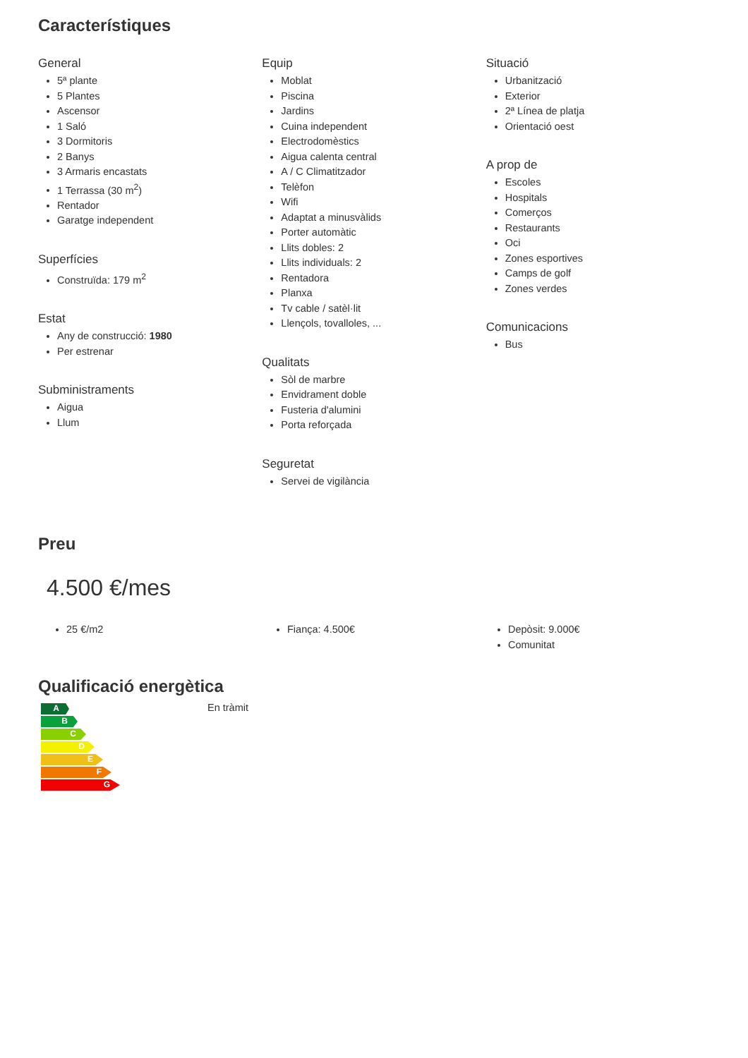Característiques
General
5ª plante
5 Plantes
Ascensor
1 Saló
3 Dormitoris
2 Banys
3 Armaris encastats
1 Terrassa (30 m<sup>2</sup>)
Rentador
Garatge independent
Superfícies
Construïda: 179 m<sup>2</sup>
Estat
Any de construcció: 1980
Per estrenar
Subministraments
Aigua
Llum
Equip
Moblat
Piscina
Jardins
Cuina independent
Electrodomèstics
Aigua calenta central
A / C Climatitzador
Telèfon
Wifi
Adaptat a minusvàlids
Porter automàtic
Llits dobles: 2
Llits individuals: 2
Rentadora
Planxa
Tv cable / satèl·lit
Llençols, tovalloles, ...
Qualitats
Sòl de marbre
Envidrament doble
Fusteria d'alumini
Porta reforçada
Seguretat
Servei de vigilància
Situació
Urbanització
Exterior
2ª Línea de platja
Orientació oest
A prop de
Escoles
Hospitals
Comerços
Restaurants
Oci
Zones esportives
Camps de golf
Zones verdes
Comunicacions
Bus
Preu
4.500 €/mes
25 €/m2 Fiança: 4.500€ Depòsit: 9.000€
Comunitat
Qualificació energètica
A
B
C
D
E
F
G
En tràmit